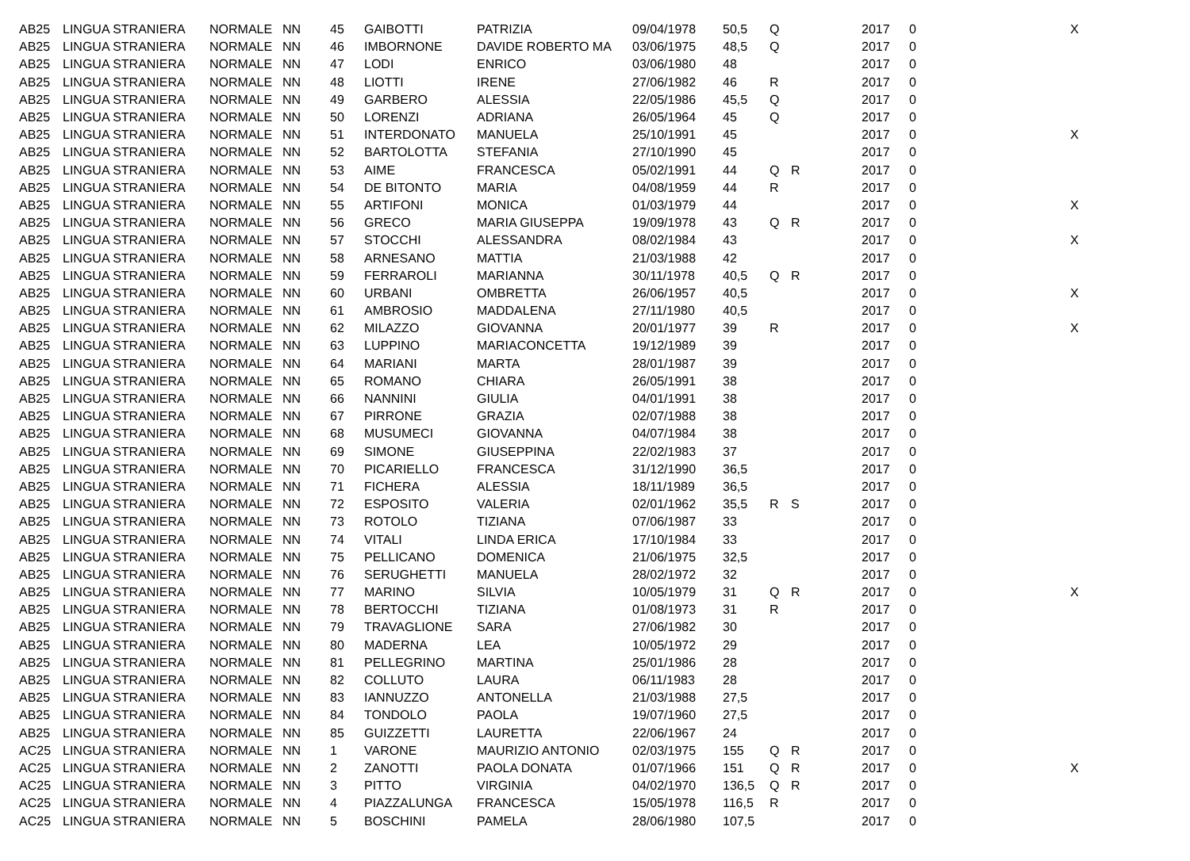| AB25 | LINGUA STRANIERA | NORMALE | NN | 45 | GAIBOTTI | PATRIZIA | 09/04/1978 | 50,5 | Q | | 2017 | 0 | X |
| AB25 | LINGUA STRANIERA | NORMALE | NN | 46 | IMBORNONE | DAVIDE ROBERTO MA | 03/06/1975 | 48,5 | Q | | 2017 | 0 | |
| AB25 | LINGUA STRANIERA | NORMALE | NN | 47 | LODI | ENRICO | 03/06/1980 | 48 | | | 2017 | 0 | |
| AB25 | LINGUA STRANIERA | NORMALE | NN | 48 | LIOTTI | IRENE | 27/06/1982 | 46 | R | | 2017 | 0 | |
| AB25 | LINGUA STRANIERA | NORMALE | NN | 49 | GARBERO | ALESSIA | 22/05/1986 | 45,5 | Q | | 2017 | 0 | |
| AB25 | LINGUA STRANIERA | NORMALE | NN | 50 | LORENZI | ADRIANA | 26/05/1964 | 45 | Q | | 2017 | 0 | |
| AB25 | LINGUA STRANIERA | NORMALE | NN | 51 | INTERDONATO | MANUELA | 25/10/1991 | 45 | | | 2017 | 0 | X |
| AB25 | LINGUA STRANIERA | NORMALE | NN | 52 | BARTOLOTTA | STEFANIA | 27/10/1990 | 45 | | | 2017 | 0 | |
| AB25 | LINGUA STRANIERA | NORMALE | NN | 53 | AIME | FRANCESCA | 05/02/1991 | 44 | Q | R | 2017 | 0 | |
| AB25 | LINGUA STRANIERA | NORMALE | NN | 54 | DE BITONTO | MARIA | 04/08/1959 | 44 | R | | 2017 | 0 | |
| AB25 | LINGUA STRANIERA | NORMALE | NN | 55 | ARTIFONI | MONICA | 01/03/1979 | 44 | | | 2017 | 0 | X |
| AB25 | LINGUA STRANIERA | NORMALE | NN | 56 | GRECO | MARIA GIUSEPPA | 19/09/1978 | 43 | Q | R | 2017 | 0 | |
| AB25 | LINGUA STRANIERA | NORMALE | NN | 57 | STOCCHI | ALESSANDRA | 08/02/1984 | 43 | | | 2017 | 0 | X |
| AB25 | LINGUA STRANIERA | NORMALE | NN | 58 | ARNESANO | MATTIA | 21/03/1988 | 42 | | | 2017 | 0 | |
| AB25 | LINGUA STRANIERA | NORMALE | NN | 59 | FERRAROLI | MARIANNA | 30/11/1978 | 40,5 | Q | R | 2017 | 0 | |
| AB25 | LINGUA STRANIERA | NORMALE | NN | 60 | URBANI | OMBRETTA | 26/06/1957 | 40,5 | | | 2017 | 0 | X |
| AB25 | LINGUA STRANIERA | NORMALE | NN | 61 | AMBROSIO | MADDALENA | 27/11/1980 | 40,5 | | | 2017 | 0 | |
| AB25 | LINGUA STRANIERA | NORMALE | NN | 62 | MILAZZO | GIOVANNA | 20/01/1977 | 39 | R | | 2017 | 0 | X |
| AB25 | LINGUA STRANIERA | NORMALE | NN | 63 | LUPPINO | MARIACONCETTA | 19/12/1989 | 39 | | | 2017 | 0 | |
| AB25 | LINGUA STRANIERA | NORMALE | NN | 64 | MARIANI | MARTA | 28/01/1987 | 39 | | | 2017 | 0 | |
| AB25 | LINGUA STRANIERA | NORMALE | NN | 65 | ROMANO | CHIARA | 26/05/1991 | 38 | | | 2017 | 0 | |
| AB25 | LINGUA STRANIERA | NORMALE | NN | 66 | NANNINI | GIULIA | 04/01/1991 | 38 | | | 2017 | 0 | |
| AB25 | LINGUA STRANIERA | NORMALE | NN | 67 | PIRRONE | GRAZIA | 02/07/1988 | 38 | | | 2017 | 0 | |
| AB25 | LINGUA STRANIERA | NORMALE | NN | 68 | MUSUMECI | GIOVANNA | 04/07/1984 | 38 | | | 2017 | 0 | |
| AB25 | LINGUA STRANIERA | NORMALE | NN | 69 | SIMONE | GIUSEPPINA | 22/02/1983 | 37 | | | 2017 | 0 | |
| AB25 | LINGUA STRANIERA | NORMALE | NN | 70 | PICARIELLO | FRANCESCA | 31/12/1990 | 36,5 | | | 2017 | 0 | |
| AB25 | LINGUA STRANIERA | NORMALE | NN | 71 | FICHERA | ALESSIA | 18/11/1989 | 36,5 | | | 2017 | 0 | |
| AB25 | LINGUA STRANIERA | NORMALE | NN | 72 | ESPOSITO | VALERIA | 02/01/1962 | 35,5 | R | S | 2017 | 0 | |
| AB25 | LINGUA STRANIERA | NORMALE | NN | 73 | ROTOLO | TIZIANA | 07/06/1987 | 33 | | | 2017 | 0 | |
| AB25 | LINGUA STRANIERA | NORMALE | NN | 74 | VITALI | LINDA ERICA | 17/10/1984 | 33 | | | 2017 | 0 | |
| AB25 | LINGUA STRANIERA | NORMALE | NN | 75 | PELLICANO | DOMENICA | 21/06/1975 | 32,5 | | | 2017 | 0 | |
| AB25 | LINGUA STRANIERA | NORMALE | NN | 76 | SERUGHETTI | MANUELA | 28/02/1972 | 32 | | | 2017 | 0 | |
| AB25 | LINGUA STRANIERA | NORMALE | NN | 77 | MARINO | SILVIA | 10/05/1979 | 31 | Q | R | 2017 | 0 | X |
| AB25 | LINGUA STRANIERA | NORMALE | NN | 78 | BERTOCCHI | TIZIANA | 01/08/1973 | 31 | R | | 2017 | 0 | |
| AB25 | LINGUA STRANIERA | NORMALE | NN | 79 | TRAVAGLIONE | SARA | 27/06/1982 | 30 | | | 2017 | 0 | |
| AB25 | LINGUA STRANIERA | NORMALE | NN | 80 | MADERNA | LEA | 10/05/1972 | 29 | | | 2017 | 0 | |
| AB25 | LINGUA STRANIERA | NORMALE | NN | 81 | PELLEGRINO | MARTINA | 25/01/1986 | 28 | | | 2017 | 0 | |
| AB25 | LINGUA STRANIERA | NORMALE | NN | 82 | COLLUTO | LAURA | 06/11/1983 | 28 | | | 2017 | 0 | |
| AB25 | LINGUA STRANIERA | NORMALE | NN | 83 | IANNUZZO | ANTONELLA | 21/03/1988 | 27,5 | | | 2017 | 0 | |
| AB25 | LINGUA STRANIERA | NORMALE | NN | 84 | TONDOLO | PAOLA | 19/07/1960 | 27,5 | | | 2017 | 0 | |
| AB25 | LINGUA STRANIERA | NORMALE | NN | 85 | GUIZZETTI | LAURETTA | 22/06/1967 | 24 | | | 2017 | 0 | |
| AC25 | LINGUA STRANIERA | NORMALE | NN | 1 | VARONE | MAURIZIO ANTONIO | 02/03/1975 | 155 | Q | R | 2017 | 0 | |
| AC25 | LINGUA STRANIERA | NORMALE | NN | 2 | ZANOTTI | PAOLA DONATA | 01/07/1966 | 151 | Q | R | 2017 | 0 | X |
| AC25 | LINGUA STRANIERA | NORMALE | NN | 3 | PITTO | VIRGINIA | 04/02/1970 | 136,5 | Q | R | 2017 | 0 | |
| AC25 | LINGUA STRANIERA | NORMALE | NN | 4 | PIAZZALUNGA | FRANCESCA | 15/05/1978 | 116,5 | R | | 2017 | 0 | |
| AC25 | LINGUA STRANIERA | NORMALE | NN | 5 | BOSCHINI | PAMELA | 28/06/1980 | 107,5 | | | 2017 | 0 | |